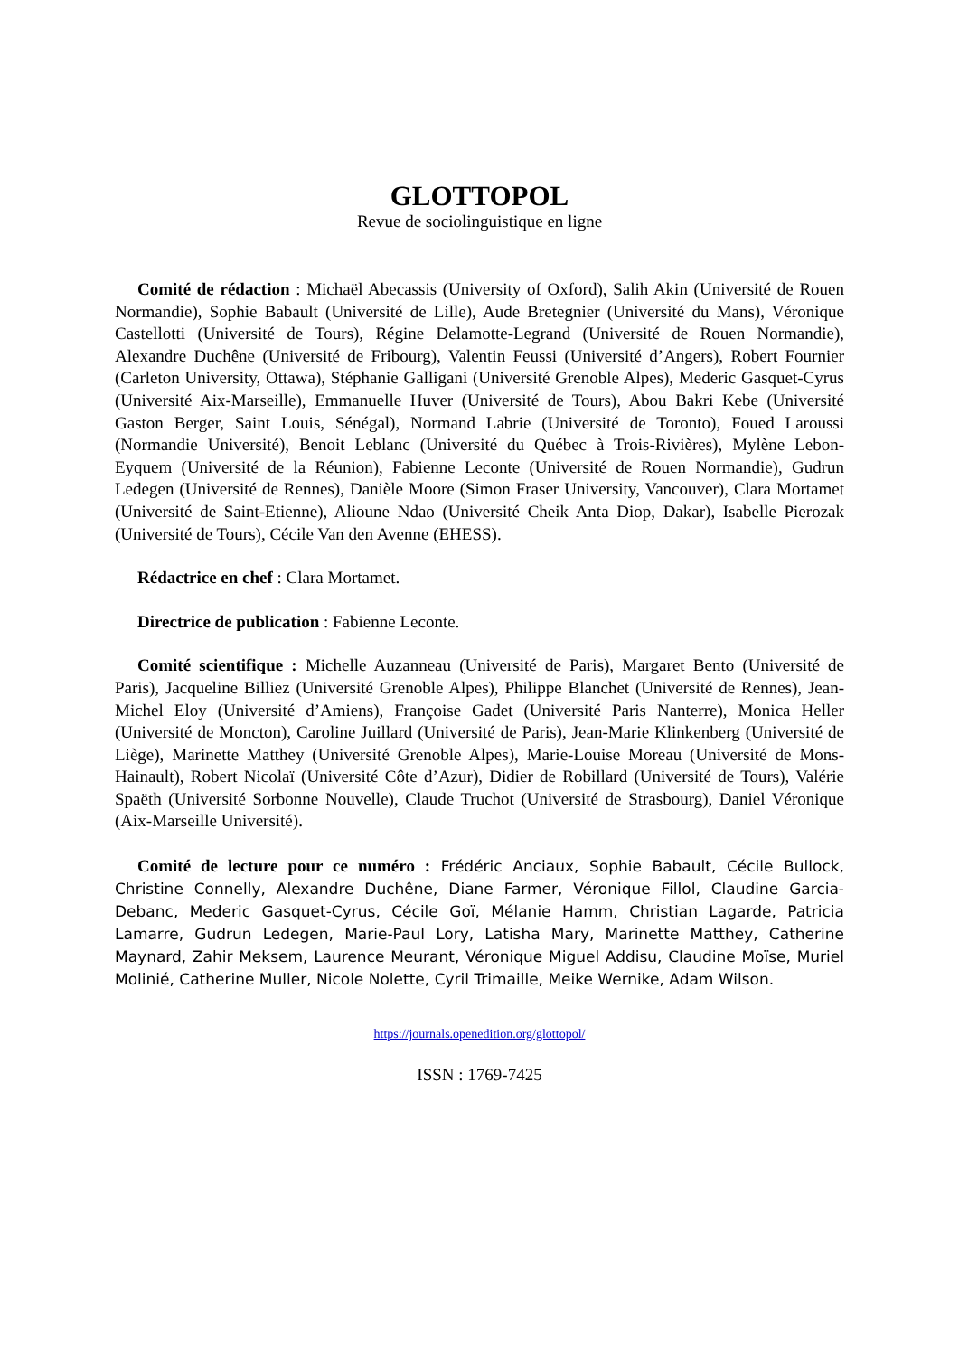GLOTTOPOL
Revue de sociolinguistique en ligne
Comité de rédaction : Michaël Abecassis (University of Oxford), Salih Akin (Université de Rouen Normandie), Sophie Babault (Université de Lille), Aude Bretegnier (Université du Mans), Véronique Castellotti (Université de Tours), Régine Delamotte-Legrand (Université de Rouen Normandie), Alexandre Duchêne (Université de Fribourg), Valentin Feussi (Université d’Angers), Robert Fournier (Carleton University, Ottawa), Stéphanie Galligani (Université Grenoble Alpes), Mederic Gasquet-Cyrus (Université Aix-Marseille), Emmanuelle Huver (Université de Tours), Abou Bakri Kebe (Université Gaston Berger, Saint Louis, Sénégal), Normand Labrie (Université de Toronto), Foued Laroussi (Normandie Université), Benoit Leblanc (Université du Québec à Trois-Rivières), Mylène Lebon-Eyquem (Université de la Réunion), Fabienne Leconte (Université de Rouen Normandie), Gudrun Ledegen (Université de Rennes), Danièle Moore (Simon Fraser University, Vancouver), Clara Mortamet (Université de Saint-Etienne), Alioune Ndao (Université Cheik Anta Diop, Dakar), Isabelle Pierozak (Université de Tours), Cécile Van den Avenne (EHESS).
Rédactrice en chef : Clara Mortamet.
Directrice de publication : Fabienne Leconte.
Comité scientifique : Michelle Auzanneau (Université de Paris), Margaret Bento (Université de Paris), Jacqueline Billiez (Université Grenoble Alpes), Philippe Blanchet (Université de Rennes), Jean-Michel Eloy (Université d’Amiens), Françoise Gadet (Université Paris Nanterre), Monica Heller (Université de Moncton), Caroline Juillard (Université de Paris), Jean-Marie Klinkenberg (Université de Liège), Marinette Matthey (Université Grenoble Alpes), Marie-Louise Moreau (Université de Mons-Hainault), Robert Nicolaï (Université Côte d’Azur), Didier de Robillard (Université de Tours), Valérie Spaëth (Université Sorbonne Nouvelle), Claude Truchot (Université de Strasbourg), Daniel Véronique (Aix-Marseille Université).
Comité de lecture pour ce numéro : Frédéric Anciaux, Sophie Babault, Cécile Bullock, Christine Connelly, Alexandre Duchêne, Diane Farmer, Véronique Fillol, Claudine Garcia-Debanc, Mederic Gasquet-Cyrus, Cécile Goï, Mélanie Hamm, Christian Lagarde, Patricia Lamarre, Gudrun Ledegen, Marie-Paul Lory, Latisha Mary, Marinette Matthey, Catherine Maynard, Zahir Meksem, Laurence Meurant, Véronique Miguel Addisu, Claudine Moïse, Muriel Molinié, Catherine Muller, Nicole Nolette, Cyril Trimaille, Meike Wernike, Adam Wilson.
https://journals.openedition.org/glottopol/
ISSN : 1769-7425